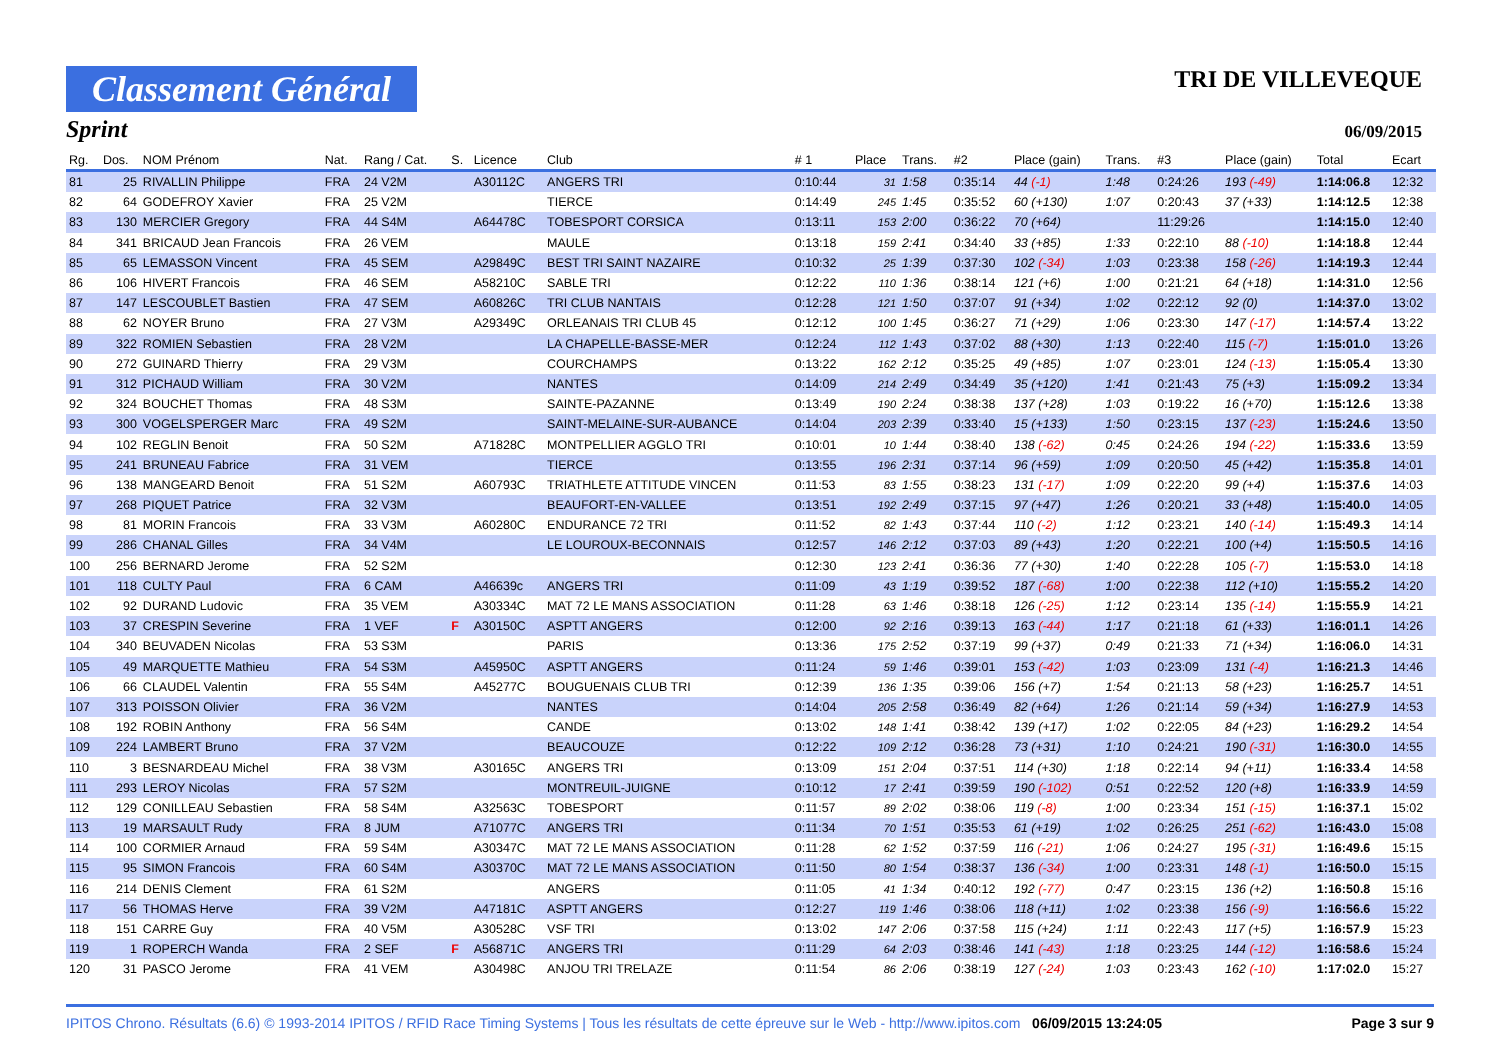Classement Général
TRI DE VILLEVEQUE
Sprint 06/09/2015
| Rg. | Dos. | NOM Prénom | Nat. | Rang / Cat. | S. | Licence | Club | # 1 | Place | Trans. | #2 | Place (gain) | Trans. | #3 | Place (gain) | Total | Ecart |
| --- | --- | --- | --- | --- | --- | --- | --- | --- | --- | --- | --- | --- | --- | --- | --- | --- | --- |
| 81 | 25 | RIVALLIN Philippe | FRA | 24 V2M | | A30112C | ANGERS TRI | 0:10:44 | 31 | 1:58 | 0:35:14 | 44 (-1) | 1:48 | 0:24:26 | 193 (-49) | 1:14:06.8 | 12:32 |
| 82 | 64 | GODEFROY Xavier | FRA | 25 V2M | | | TIERCE | 0:14:49 | 245 | 1:45 | 0:35:52 | 60 (+130) | 1:07 | 0:20:43 | 37 (+33) | 1:14:12.5 | 12:38 |
| 83 | 130 | MERCIER Gregory | FRA | 44 S4M | | A64478C | TOBESPORT CORSICA | 0:13:11 | 153 | 2:00 | 0:36:22 | 70 (+64) | | 11:29:26 | | 1:14:15.0 | 12:40 |
| 84 | 341 | BRICAUD Jean Francois | FRA | 26 VEM | | | MAULE | 0:13:18 | 159 | 2:41 | 0:34:40 | 33 (+85) | 1:33 | 0:22:10 | 88 (-10) | 1:14:18.8 | 12:44 |
| 85 | 65 | LEMASSON Vincent | FRA | 45 SEM | | A29849C | BEST TRI SAINT NAZAIRE | 0:10:32 | 25 | 1:39 | 0:37:30 | 102 (-34) | 1:03 | 0:23:38 | 158 (-26) | 1:14:19.3 | 12:44 |
| 86 | 106 | HIVERT Francois | FRA | 46 SEM | | A58210C | SABLE TRI | 0:12:22 | 110 | 1:36 | 0:38:14 | 121 (+6) | 1:00 | 0:21:21 | 64 (+18) | 1:14:31.0 | 12:56 |
| 87 | 147 | LESCOUBLET Bastien | FRA | 47 SEM | | A60826C | TRI CLUB NANTAIS | 0:12:28 | 121 | 1:50 | 0:37:07 | 91 (+34) | 1:02 | 0:22:12 | 92 (0) | 1:14:37.0 | 13:02 |
| 88 | 62 | NOYER Bruno | FRA | 27 V3M | | A29349C | ORLEANAIS TRI CLUB 45 | 0:12:12 | 100 | 1:45 | 0:36:27 | 71 (+29) | 1:06 | 0:23:30 | 147 (-17) | 1:14:57.4 | 13:22 |
| 89 | 322 | ROMIEN Sebastien | FRA | 28 V2M | | | LA CHAPELLE-BASSE-MER | 0:12:24 | 112 | 1:43 | 0:37:02 | 88 (+30) | 1:13 | 0:22:40 | 115 (-7) | 1:15:01.0 | 13:26 |
| 90 | 272 | GUINARD Thierry | FRA | 29 V3M | | | COURCHAMPS | 0:13:22 | 162 | 2:12 | 0:35:25 | 49 (+85) | 1:07 | 0:23:01 | 124 (-13) | 1:15:05.4 | 13:30 |
| 91 | 312 | PICHAUD William | FRA | 30 V2M | | | NANTES | 0:14:09 | 214 | 2:49 | 0:34:49 | 35 (+120) | 1:41 | 0:21:43 | 75 (+3) | 1:15:09.2 | 13:34 |
| 92 | 324 | BOUCHET Thomas | FRA | 48 S3M | | | SAINTE-PAZANNE | 0:13:49 | 190 | 2:24 | 0:38:38 | 137 (+28) | 1:03 | 0:19:22 | 16 (+70) | 1:15:12.6 | 13:38 |
| 93 | 300 | VOGELSPERGER Marc | FRA | 49 S2M | | | SAINT-MELAINE-SUR-AUBANCE | 0:14:04 | 203 | 2:39 | 0:33:40 | 15 (+133) | 1:50 | 0:23:15 | 137 (-23) | 1:15:24.6 | 13:50 |
| 94 | 102 | REGLIN Benoit | FRA | 50 S2M | | A71828C | MONTPELLIER AGGLO TRI | 0:10:01 | 10 | 1:44 | 0:38:40 | 138 (-62) | 0:45 | 0:24:26 | 194 (-22) | 1:15:33.6 | 13:59 |
| 95 | 241 | BRUNEAU Fabrice | FRA | 31 VEM | | | TIERCE | 0:13:55 | 196 | 2:31 | 0:37:14 | 96 (+59) | 1:09 | 0:20:50 | 45 (+42) | 1:15:35.8 | 14:01 |
| 96 | 138 | MANGEARD Benoit | FRA | 51 S2M | | A60793C | TRIATHLETE ATTITUDE VINCEN | 0:11:53 | 83 | 1:55 | 0:38:23 | 131 (-17) | 1:09 | 0:22:20 | 99 (+4) | 1:15:37.6 | 14:03 |
| 97 | 268 | PIQUET Patrice | FRA | 32 V3M | | | BEAUFORT-EN-VALLEE | 0:13:51 | 192 | 2:49 | 0:37:15 | 97 (+47) | 1:26 | 0:20:21 | 33 (+48) | 1:15:40.0 | 14:05 |
| 98 | 81 | MORIN Francois | FRA | 33 V3M | | A60280C | ENDURANCE 72 TRI | 0:11:52 | 82 | 1:43 | 0:37:44 | 110 (-2) | 1:12 | 0:23:21 | 140 (-14) | 1:15:49.3 | 14:14 |
| 99 | 286 | CHANAL Gilles | FRA | 34 V4M | | | LE LOUROUX-BECONNAIS | 0:12:57 | 146 | 2:12 | 0:37:03 | 89 (+43) | 1:20 | 0:22:21 | 100 (+4) | 1:15:50.5 | 14:16 |
| 100 | 256 | BERNARD Jerome | FRA | 52 S2M | | | | 0:12:30 | 123 | 2:41 | 0:36:36 | 77 (+30) | 1:40 | 0:22:28 | 105 (-7) | 1:15:53.0 | 14:18 |
| 101 | 118 | CULTY Paul | FRA | 6 CAM | | A46639c | ANGERS TRI | 0:11:09 | 43 | 1:19 | 0:39:52 | 187 (-68) | 1:00 | 0:22:38 | 112 (+10) | 1:15:55.2 | 14:20 |
| 102 | 92 | DURAND Ludovic | FRA | 35 VEM | | A30334C | MAT 72 LE MANS ASSOCIATION | 0:11:28 | 63 | 1:46 | 0:38:18 | 126 (-25) | 1:12 | 0:23:14 | 135 (-14) | 1:15:55.9 | 14:21 |
| 103 | 37 | CRESPIN Severine | FRA | 1 VEF | F | A30150C | ASPTT ANGERS | 0:12:00 | 92 | 2:16 | 0:39:13 | 163 (-44) | 1:17 | 0:21:18 | 61 (+33) | 1:16:01.1 | 14:26 |
| 104 | 340 | BEUVADEN Nicolas | FRA | 53 S3M | | | PARIS | 0:13:36 | 175 | 2:52 | 0:37:19 | 99 (+37) | 0:49 | 0:21:33 | 71 (+34) | 1:16:06.0 | 14:31 |
| 105 | 49 | MARQUETTE Mathieu | FRA | 54 S3M | | A45950C | ASPTT ANGERS | 0:11:24 | 59 | 1:46 | 0:39:01 | 153 (-42) | 1:03 | 0:23:09 | 131 (-4) | 1:16:21.3 | 14:46 |
| 106 | 66 | CLAUDEL Valentin | FRA | 55 S4M | | A45277C | BOUGUENAIS CLUB TRI | 0:12:39 | 136 | 1:35 | 0:39:06 | 156 (+7) | 1:54 | 0:21:13 | 58 (+23) | 1:16:25.7 | 14:51 |
| 107 | 313 | POISSON Olivier | FRA | 36 V2M | | | NANTES | 0:14:04 | 205 | 2:58 | 0:36:49 | 82 (+64) | 1:26 | 0:21:14 | 59 (+34) | 1:16:27.9 | 14:53 |
| 108 | 192 | ROBIN Anthony | FRA | 56 S4M | | | CANDE | 0:13:02 | 148 | 1:41 | 0:38:42 | 139 (+17) | 1:02 | 0:22:05 | 84 (+23) | 1:16:29.2 | 14:54 |
| 109 | 224 | LAMBERT Bruno | FRA | 37 V2M | | | BEAUCOUZE | 0:12:22 | 109 | 2:12 | 0:36:28 | 73 (+31) | 1:10 | 0:24:21 | 190 (-31) | 1:16:30.0 | 14:55 |
| 110 | 3 | BESNARDEAU Michel | FRA | 38 V3M | | A30165C | ANGERS TRI | 0:13:09 | 151 | 2:04 | 0:37:51 | 114 (+30) | 1:18 | 0:22:14 | 94 (+11) | 1:16:33.4 | 14:58 |
| 111 | 293 | LEROY Nicolas | FRA | 57 S2M | | | MONTREUIL-JUIGNE | 0:10:12 | 17 | 2:41 | 0:39:59 | 190 (-102) | 0:51 | 0:22:52 | 120 (+8) | 1:16:33.9 | 14:59 |
| 112 | 129 | CONILLEAU Sebastien | FRA | 58 S4M | | A32563C | TOBESPORT | 0:11:57 | 89 | 2:02 | 0:38:06 | 119 (-8) | 1:00 | 0:23:34 | 151 (-15) | 1:16:37.1 | 15:02 |
| 113 | 19 | MARSAULT Rudy | FRA | 8 JUM | | A71077C | ANGERS TRI | 0:11:34 | 70 | 1:51 | 0:35:53 | 61 (+19) | 1:02 | 0:26:25 | 251 (-62) | 1:16:43.0 | 15:08 |
| 114 | 100 | CORMIER Arnaud | FRA | 59 S4M | | A30347C | MAT 72 LE MANS ASSOCIATION | 0:11:28 | 62 | 1:52 | 0:37:59 | 116 (-21) | 1:06 | 0:24:27 | 195 (-31) | 1:16:49.6 | 15:15 |
| 115 | 95 | SIMON Francois | FRA | 60 S4M | | A30370C | MAT 72 LE MANS ASSOCIATION | 0:11:50 | 80 | 1:54 | 0:38:37 | 136 (-34) | 1:00 | 0:23:31 | 148 (-1) | 1:16:50.0 | 15:15 |
| 116 | 214 | DENIS Clement | FRA | 61 S2M | | | ANGERS | 0:11:05 | 41 | 1:34 | 0:40:12 | 192 (-77) | 0:47 | 0:23:15 | 136 (+2) | 1:16:50.8 | 15:16 |
| 117 | 56 | THOMAS Herve | FRA | 39 V2M | | A47181C | ASPTT ANGERS | 0:12:27 | 119 | 1:46 | 0:38:06 | 118 (+11) | 1:02 | 0:23:38 | 156 (-9) | 1:16:56.6 | 15:22 |
| 118 | 151 | CARRE Guy | FRA | 40 V5M | | A30528C | VSF TRI | 0:13:02 | 147 | 2:06 | 0:37:58 | 115 (+24) | 1:11 | 0:22:43 | 117 (+5) | 1:16:57.9 | 15:23 |
| 119 | 1 | ROPERCH Wanda | FRA | 2 SEF | F | A56871C | ANGERS TRI | 0:11:29 | 64 | 2:03 | 0:38:46 | 141 (-43) | 1:18 | 0:23:25 | 144 (-12) | 1:16:58.6 | 15:24 |
| 120 | 31 | PASCO Jerome | FRA | 41 VEM | | A30498C | ANJOU TRI TRELAZE | 0:11:54 | 86 | 2:06 | 0:38:19 | 127 (-24) | 1:03 | 0:23:43 | 162 (-10) | 1:17:02.0 | 15:27 |
IPITOS Chrono. Résultats (6.6) © 1993-2014 IPITOS / RFID Race Timing Systems | Tous les résultats de cette épreuve sur le Web - http://www.ipitos.com 06/09/2015 13:24:05 Page 3 sur 9